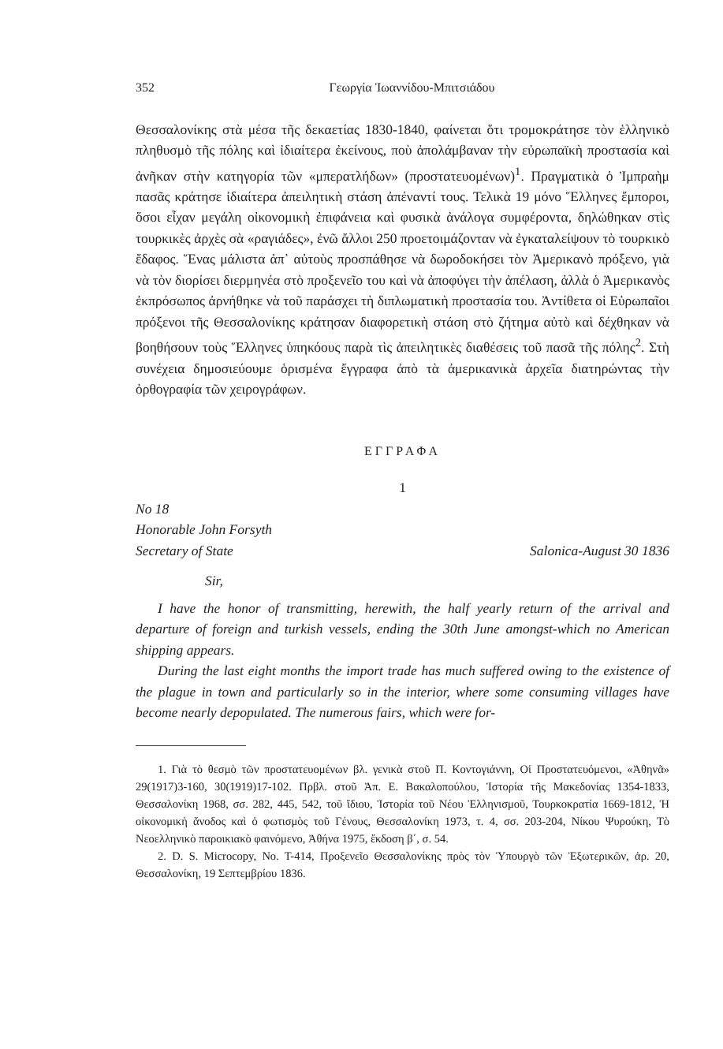352 Γεωργία Ἰωαννίδου-Μπιτσιάδου
Θεσσαλονίκης στὰ μέσα τῆς δεκαετίας 1830-1840, φαίνεται ὅτι τρομοκράτησε τὸν ἑλληνικὸ πληθυσμὸ τῆς πόλης καὶ ἰδιαίτερα ἐκείνους, ποὺ ἀπολάμβαναν τὴν εὐρωπαϊκὴ προστασία καὶ ἀνῆκαν στὴν κατηγορία τῶν «μπερατλήδων» (προστατευομένων)<sup>1</sup>. Πραγματικὰ ὁ Ἰμπραὴμ πασᾶς κράτησε ἰδιαίτερα ἀπειλητικὴ στάση ἀπέναντί τους. Τελικὰ 19 μόνο Ἕλληνες ἔμποροι, ὅσοι εἶχαν μεγάλη οἰκονομικὴ ἐπιφάνεια καὶ φυσικὰ ἀνάλογα συμφέροντα, δηλώθηκαν στὶς τουρκικὲς ἀρχὲς σὰ «ραγιάδες», ἐνῶ ἄλλοι 250 προετοιμάζονταν νὰ ἐγκαταλείψουν τὸ τουρκικὸ ἔδαφος. Ἕνας μάλιστα ἀπ᾽ αὐτοὺς προσπάθησε νὰ δωροδοκήσει τὸν Ἀμερικανὸ πρόξενο, γιὰ νὰ τὸν διορίσει διερμηνέα στὸ προξενεῖο του καὶ νὰ ἀποφύγει τὴν ἀπέλαση, ἀλλὰ ὁ Ἀμερικανὸς ἐκπρόσωπος ἀρνήθηκε νὰ τοῦ παράσχει τὴ διπλωματικὴ προστασία του. Ἀντίθετα οἱ Εὐρωπαῖοι πρόξενοι τῆς Θεσσαλονίκης κράτησαν διαφορετικὴ στάση στὸ ζήτημα αὐτὸ καὶ δέχθηκαν νὰ βοηθήσουν τοὺς Ἕλληνες ὑπηκόους παρὰ τὶς ἀπειλητικὲς διαθέσεις τοῦ πασᾶ τῆς πόλης<sup>2</sup>. Στὴ συνέχεια δημοσιεύουμε ὁρισμένα ἔγγραφα ἀπὸ τὰ ἀμερικανικὰ ἀρχεῖα διατηρώντας τὴν ὀρθογραφία τῶν χειρογράφων.
ΕΓΓΡΑΦΑ
1
No 18
Honorable John Forsyth
Secretary of State Salonica-August 30 1836
Sir,
I have the honor of transmitting, herewith, the half yearly return of the arrival and departure of foreign and turkish vessels, ending the 30th June amongst-which no American shipping appears.
During the last eight months the import trade has much suffered owing to the existence of the plague in town and particularly so in the interior, where some consuming villages have become nearly depopulated. The numerous fairs, which were for-
1. Γιὰ τὸ θεσμὸ τῶν προστατευομένων βλ. γενικὰ στοῦ Π. Κοντογιάννη, Οἱ Προστατευόμενοι, «Ἀθηνᾶ» 29(1917)3-160, 30(1919)17-102. Πρβλ. στοῦ Ἀπ. Ε. Βακαλοπούλου, Ἱστορία τῆς Μακεδονίας 1354-1833, Θεσσαλονίκη 1968, σσ. 282, 445, 542, τοῦ ἴδιου, Ἱστορία τοῦ Νέου Ἑλληνισμοῦ, Τουρκοκρατία 1669-1812, Ἡ οἰκονομικὴ ἄνοδος καὶ ὁ φωτισμὸς τοῦ Γένους, Θεσσαλονίκη 1973, τ. 4, σσ. 203-204, Νίκου Ψυρούκη, Τὸ Νεοελληνικὸ παροικιακὸ φαινόμενο, Ἀθήνα 1975, ἔκδοση β΄, σ. 54.
2. D. S. Microcopy, No. T-414, Προξενεῖο Θεσσαλονίκης πρὸς τὸν Ὑπουργὸ τῶν Ἐξωτερικῶν, ἀρ. 20, Θεσσαλονίκη, 19 Σεπτεμβρίου 1836.